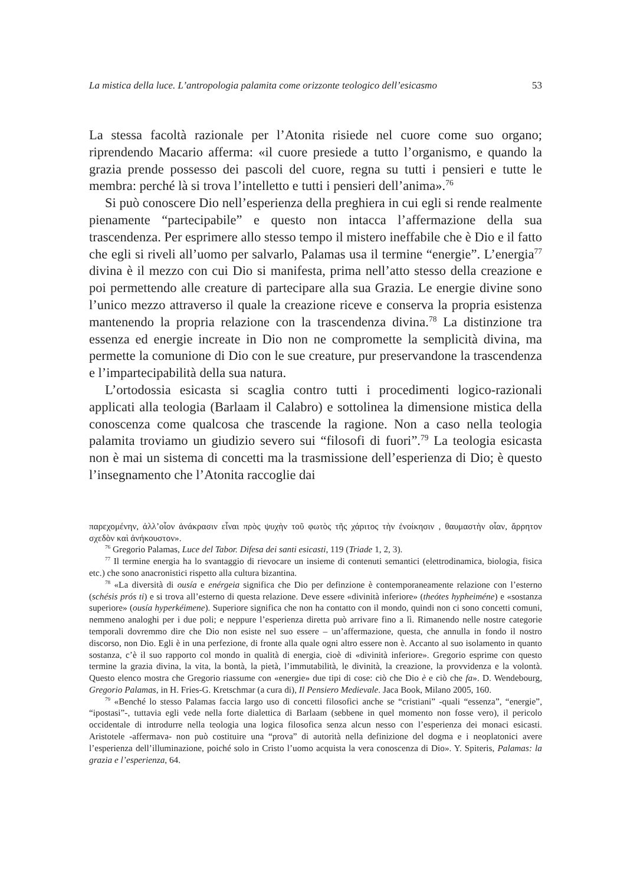La mistica della luce. L’antropologia palamita come orizzonte teologico dell’esicasmo 53
La stessa facoltà razionale per l’Atonita risiede nel cuore come suo organo; riprendendo Macario afferma: «il cuore presiede a tutto l’organismo, e quando la grazia prende possesso dei pascoli del cuore, regna su tutti i pensieri e tutte le membra: perché là si trova l’intelletto e tutti i pensieri dell’anima».<sup>76</sup>
Si può conoscere Dio nell’esperienza della preghiera in cui egli si rende realmente pienamente “partecipabile” e questo non intacca l’affermazione della sua trascendenza. Per esprimere allo stesso tempo il mistero ineffabile che è Dio e il fatto che egli si riveli all’uomo per salvarlo, Palamas usa il termine “energie”. L’energia<sup>77</sup> divina è il mezzo con cui Dio si manifesta, prima nell’atto stesso della creazione e poi permettendo alle creature di partecipare alla sua Grazia. Le energie divine sono l’unico mezzo attraverso il quale la creazione riceve e conserva la propria esistenza mantenendo la propria relazione con la trascendenza divina.<sup>78</sup> La distinzione tra essenza ed energie increate in Dio non ne compromette la semplicità divina, ma permette la comunione di Dio con le sue creature, pur preservandone la trascendenza e l’impartecipabilità della sua natura.
L’ortodossia esicasta si scaglia contro tutti i procedimenti logico-razionali applicati alla teologia (Barlaam il Calabro) e sottolinea la dimensione mistica della conoscenza come qualcosa che trascende la ragione. Non a caso nella teologia palamita troviamo un giudizio severo sui “filosofi di fuori”.<sup>79</sup> La teologia esicasta non è mai un sistema di concetti ma la trasmissione dell’esperienza di Dio; è questo l’insegnamento che l’Atonita raccoglie dai
παρεχομένην, ἀλλ’οἷον ἀνάκρασιν εἶναι πρὸς ψυχὴν τοῦ φωτὸς τῆς χάριτος τὴν ἐνοίκησιν , θαυμαστὴν οἷαν, ἄρρητον σχεδὸν καὶ ἀνήκουστον».
<sup>76</sup> Gregorio Palamas, Luce del Tabor. Difesa dei santi esicasti, 119 (Triade 1, 2, 3).
<sup>77</sup> Il termine energia ha lo svantaggio di rievocare un insieme di contenuti semantici (elettrodinamica, biologia, fisica etc.) che sono anacronistici rispetto alla cultura bizantina.
<sup>78</sup> «La diversità di ousía e enérgeia significa che Dio per definzione è contemporaneamente relazione con l’esterno (schésis prós ti) e si trova all’esterno di questa relazione. Deve essere «divinità inferiore» (theótes hypheiméne) e «sostanza superiore» (ousía hyperkéimene). Superiore significa che non ha contatto con il mondo, quindi non ci sono concetti comuni, nemmeno analoghi per i due poli; e neppure l’esperienza diretta può arrivare fino a lì. Rimanendo nelle nostre categorie temporali dovremmo dire che Dio non esiste nel suo essere – un’affermazione, questa, che annulla in fondo il nostro discorso, non Dio. Egli è in una perfezione, di fronte alla quale ogni altro essere non è. Accanto al suo isolamento in quanto sostanza, c’è il suo rapporto col mondo in qualità di energia, cioè di «divinità inferiore». Gregorio esprime con questo termine la grazia divina, la vita, la bontà, la pietà, l’immutabilità, le divinità, la creazione, la provvidenza e la volontà. Questo elenco mostra che Gregorio riassume con «energie» due tipi di cose: ciò che Dio è e ciò che fa». D. Wendebourg, Gregorio Palamas, in H. Fries-G. Kretschmar (a cura di), Il Pensiero Medievale. Jaca Book, Milano 2005, 160.
<sup>79</sup> «Benché lo stesso Palamas faccia largo uso di concetti filosofici anche se “cristiani” -quali “essenza”, “energie”, “ipostasi”-, tuttavia egli vede nella forte dialettica di Barlaam (sebbene in quel momento non fosse vero), il pericolo occidentale di introdurre nella teologia una logica filosofica senza alcun nesso con l’esperienza dei monaci esicasti. Aristotele -affermava- non può costituire una “prova” di autorità nella definizione del dogma e i neoplatonici avere l’esperienza dell’illuminazione, poiché solo in Cristo l’uomo acquista la vera conoscenza di Dio». Y. Spiteris, Palamas: la grazia e l’esperienza, 64.